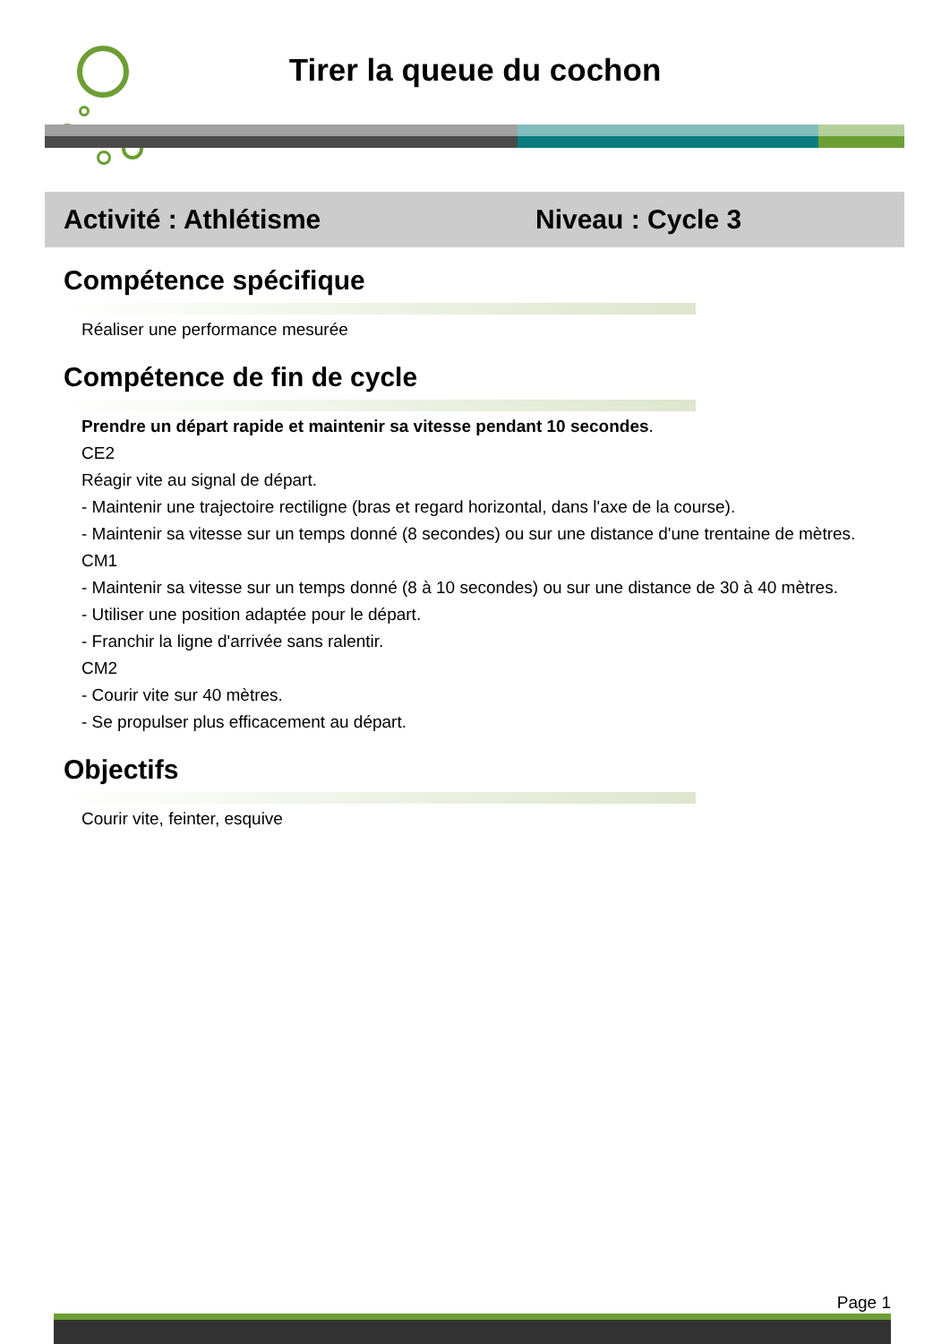Tirer la queue du cochon
Activité : Athlétisme Niveau : Cycle 3
Compétence spécifique
Réaliser une performance mesurée
Compétence de fin de cycle
Prendre un départ rapide et maintenir sa vitesse pendant 10 secondes.
CE2
Réagir vite au signal de départ.
- Maintenir une trajectoire rectiligne (bras et regard horizontal, dans l'axe de la course).
- Maintenir sa vitesse sur un temps donné (8 secondes) ou sur une distance d'une trentaine de mètres.
CM1
- Maintenir sa vitesse sur un temps donné (8 à 10 secondes) ou sur une distance de 30 à 40 mètres.
- Utiliser une position adaptée pour le départ.
- Franchir la ligne d'arrivée sans ralentir.
CM2
- Courir vite sur 40 mètres.
- Se propulser plus efficacement au départ.
Objectifs
Courir vite, feinter, esquive
Page 1